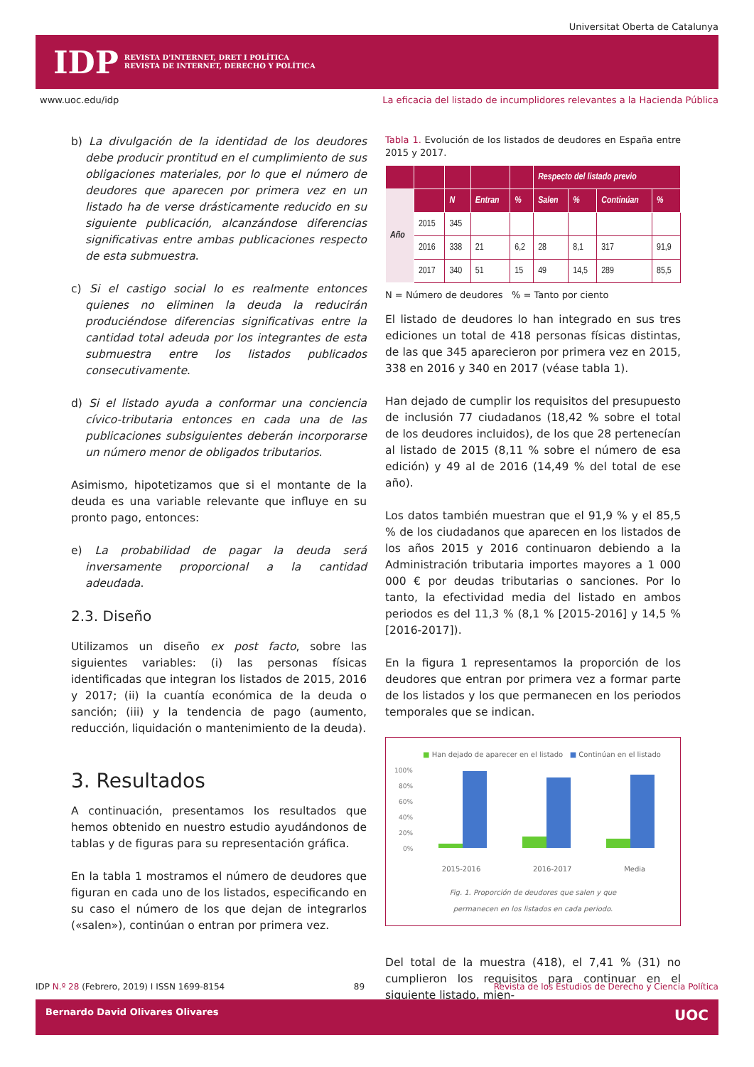Universitat Oberta de Catalunya
IDP
REVISTA D'INTERNET, DRET I POLÍTICA
REVISTA DE INTERNET, DERECHO Y POLÍTICA
www.uoc.edu/idp La eficacia del listado de incumplidores relevantes a la Hacienda Pública
b) La divulgación de la identidad de los deudores debe producir prontitud en el cumplimiento de sus obligaciones materiales, por lo que el número de deudores que aparecen por primera vez en un listado ha de verse drásticamente reducido en su siguiente publicación, alcanzándose diferencias significativas entre ambas publicaciones respecto de esta submuestra.
c) Si el castigo social lo es realmente entonces quienes no eliminen la deuda la reducirán produciéndose diferencias significativas entre la cantidad total adeuda por los integrantes de esta submuestra entre los listados publicados consecutivamente.
d) Si el listado ayuda a conformar una conciencia cívico-tributaria entonces en cada una de las publicaciones subsiguientes deberán incorporarse un número menor de obligados tributarios.
Asimismo, hipotetizamos que si el montante de la deuda es una variable relevante que influye en su pronto pago, entonces:
e) La probabilidad de pagar la deuda será inversamente proporcional a la cantidad adeudada.
2.3. Diseño
Utilizamos un diseño ex post facto, sobre las siguientes variables: (i) las personas físicas identificadas que integran los listados de 2015, 2016 y 2017; (ii) la cuantía económica de la deuda o sanción; (iii) y la tendencia de pago (aumento, reducción, liquidación o mantenimiento de la deuda).
3. Resultados
A continuación, presentamos los resultados que hemos obtenido en nuestro estudio ayudándonos de tablas y de figuras para su representación gráfica.
En la tabla 1 mostramos el número de deudores que figuran en cada uno de los listados, especificando en su caso el número de los que dejan de integrarlos («salen»), continúan o entran por primera vez.
Tabla 1. Evolución de los listados de deudores en España entre 2015 y 2017.
| | | | | | Respecto del listado previo | | | |
| --- | --- | --- | --- | --- | --- | --- | --- | --- |
| Año | | N | Entran | % | Salen | % | Continúan | % |
| | 2015 | 345 | | | | | | |
| | 2016 | 338 | 21 | 6,2 | 28 | 8,1 | 317 | 91,9 |
| | 2017 | 340 | 51 | 15 | 49 | 14,5 | 289 | 85,5 |
N = Número de deudores % = Tanto por ciento
El listado de deudores lo han integrado en sus tres ediciones un total de 418 personas físicas distintas, de las que 345 aparecieron por primera vez en 2015, 338 en 2016 y 340 en 2017 (véase tabla 1).
Han dejado de cumplir los requisitos del presupuesto de inclusión 77 ciudadanos (18,42 % sobre el total de los deudores incluidos), de los que 28 pertenecían al listado de 2015 (8,11 % sobre el número de esa edición) y 49 al de 2016 (14,49 % del total de ese año).
Los datos también muestran que el 91,9 % y el 85,5 % de los ciudadanos que aparecen en los listados de los años 2015 y 2016 continuaron debiendo a la Administración tributaria importes mayores a 1 000 000 € por deudas tributarias o sanciones. Por lo tanto, la efectividad media del listado en ambos periodos es del 11,3 % (8,1 % [2015-2016] y 14,5 % [2016-2017]).
En la figura 1 representamos la proporción de los deudores que entran por primera vez a formar parte de los listados y los que permanecen en los periodos temporales que se indican.
■ Han dejado de aparecer en el listado ■ Continúan en el listado
100%
80%
60%
40%
20%
0%
2015-2016 2016-2017 Media
Fig. 1. Proporción de deudores que salen y que
permanecen en los listados en cada periodo.
Del total de la muestra (418), el 7,41 % (31) no cumplieron los requisitos para continuar en el siguiente listado, mien-
IDP N.º 28 (Febrero, 2019) I ISSN 1699-8154 89 Revista de los Estudios de Derecho y Ciencia Política
Bernardo David Olivares Olivares UOC